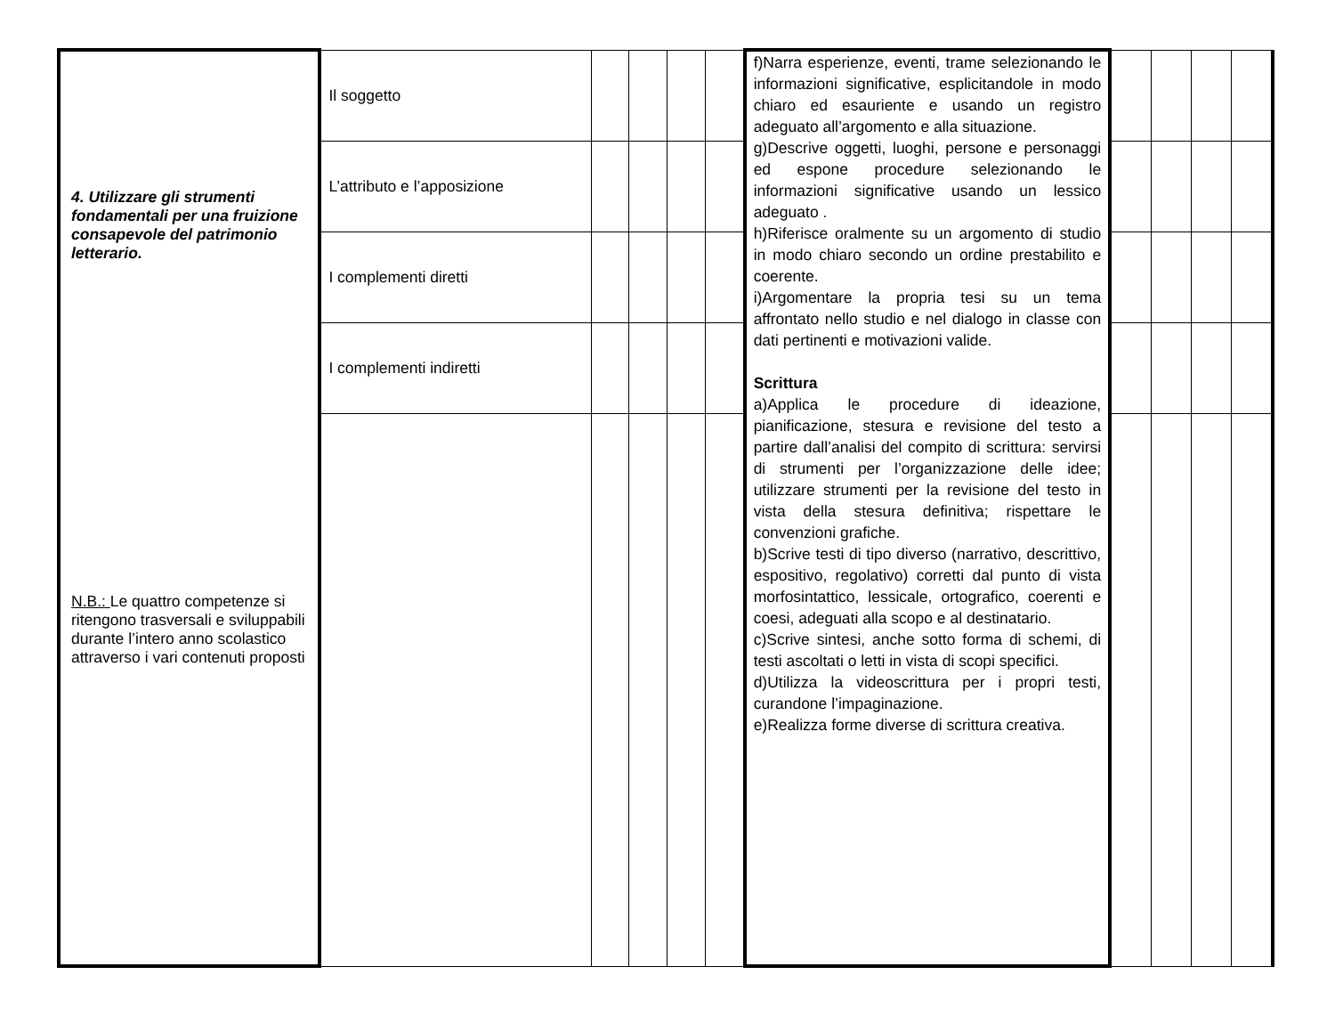| 4. Utilizzare gli strumenti fondamentali per una fruizione consapevole del patrimonio letterario. N.B.: Le quattro competenze si ritengono trasversali e sviluppabili durante l’intero anno scolastico attraverso i vari contenuti proposti | Il soggetto | | | | | f)Narra esperienze, eventi, trame selezionando le informazioni significative, esplicitandole in modo chiaro ed esauriente e usando un registro adeguato all’argomento e alla situazione. g)Descrive oggetti, luoghi, persone e personaggi ed espone procedure selezionando le informazioni significative usando un lessico adeguato . h)Riferisce oralmente su un argomento di studio in modo chiaro secondo un ordine prestabilito e coerente. i)Argomentare la propria tesi su un tema affrontato nello studio e nel dialogo in classe con dati pertinenti e motivazioni valide. Scrittura a)Applica le procedure di ideazione, pianificazione, stesura e revisione del testo a partire dall’analisi del compito di scrittura: servirsi di strumenti per l’organizzazione delle idee; utilizzare strumenti per la revisione del testo in vista della stesura definitiva; rispettare le convenzioni grafiche. b)Scrive testi di tipo diverso (narrativo, descrittivo, espositivo, regolativo) corretti dal punto di vista morfosintattico, lessicale, ortografico, coerenti e coesi, adeguati alla scopo e al destinatario. c)Scrive sintesi, anche sotto forma di schemi, di testi ascoltati o letti in vista di scopi specifici. d)Utilizza la videoscrittura per i propri testi, curandone l’impaginazione. e)Realizza forme diverse di scrittura creativa. | | | | |
| | L’attributo e l’apposizione | | | | | | | | | |
| | I complementi diretti | | | | | | | | | |
| | I complementi indiretti | | | | | | | | | |